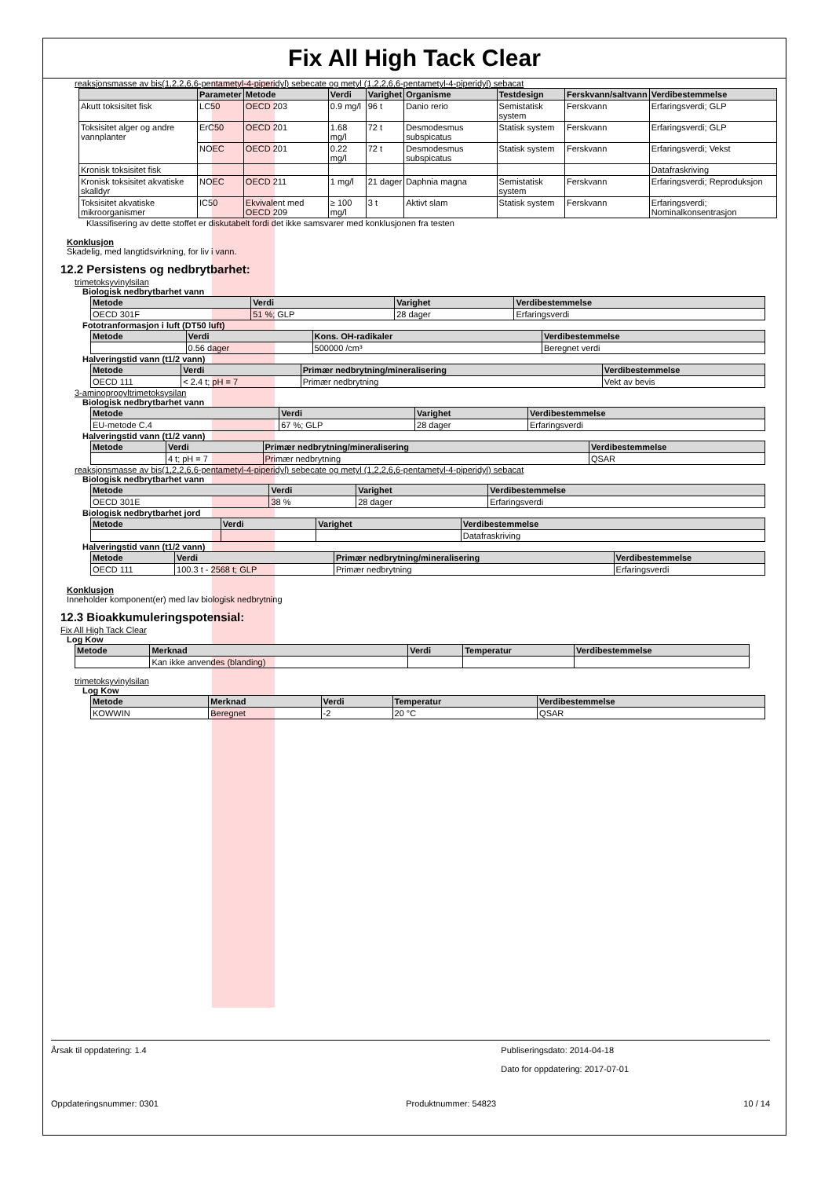Fix All High Tack Clear
reaksjonsmasse av bis(1,2,2,6,6-pentametyl-4-piperidyl) sebecate og metyl (1,2,2,6,6-pentametyl-4-piperidyl) sebacat
| | Parameter | Metode | Verdi | Varighet | Organisme | Testdesign | Ferskvann/saltvann | Verdibestemmelse |
| --- | --- | --- | --- | --- | --- | --- | --- | --- |
| Akutt toksisitet fisk | LC50 | OECD 203 | 0.9 mg/l | 96 t | Danio rerio | Semistatisk system | Ferskvann | Erfaringsverdi; GLP |
| Toksisitet alger og andre vannplanter | ErC50 | OECD 201 | 1.68 mg/l | 72 t | Desmodesmus subspicatus | Statisk system | Ferskvann | Erfaringsverdi; GLP |
| | NOEC | OECD 201 | 0.22 mg/l | 72 t | Desmodesmus subspicatus | Statisk system | Ferskvann | Erfaringsverdi; Vekst |
| Kronisk toksisitet fisk | | | | | | | | Datafraskriving |
| Kronisk toksisitet akvatiske skalldyr | NOEC | OECD 211 | 1 mg/l | 21 dager | Daphnia magna | Semistatisk system | Ferskvann | Erfaringsverdi; Reproduksjon |
| Toksisitet akvatiske mikroorganismer | IC50 | Ekvivalent med OECD 209 | ≥ 100 mg/l | 3 t | Aktivt slam | Statisk system | Ferskvann | Erfaringsverdi; Nominalkonsentrasjon |
Klassifisering av dette stoffet er diskutabelt fordi det ikke samsvarer med konklusjonen fra testen
Konklusjon
Skadelig, med langtidsvirkning, for liv i vann.
12.2 Persistens og nedbrytbarhet:
trimetoksyvinylsilan
Biologisk nedbrytbarhet vann
| Metode | Verdi | Varighet | Verdibestemmelse |
| --- | --- | --- | --- |
| OECD 301F | 51 %; GLP | 28 dager | Erfaringsverdi |
Fototranformasjon i luft (DT50 luft)
| Metode | Verdi | Kons. OH-radikaler | Verdibestemmelse |
| --- | --- | --- | --- |
| | 0.56 dager | 500000 /cm³ | Beregnet verdi |
Halveringstid vann (t1/2 vann)
| Metode | Verdi | Primær nedbrytning/mineralisering | Verdibestemmelse |
| --- | --- | --- | --- |
| OECD 111 | < 2.4 t; pH = 7 | Primær nedbrytning | Vekt av bevis |
3-aminopropyltrimetoksysilan
Biologisk nedbrytbarhet vann
| Metode | Verdi | Varighet | Verdibestemmelse |
| --- | --- | --- | --- |
| EU-metode C.4 | 67 %; GLP | 28 dager | Erfaringsverdi |
Halveringstid vann (t1/2 vann)
| Metode | Verdi | Primær nedbrytning/mineralisering | Verdibestemmelse |
| --- | --- | --- | --- |
| | 4 t; pH = 7 | Primær nedbrytning | QSAR |
reaksjonsmasse av bis(1,2,2,6,6-pentametyl-4-piperidyl) sebecate og metyl (1,2,2,6,6-pentametyl-4-piperidyl) sebacat
Biologisk nedbrytbarhet vann
| Metode | Verdi | Varighet | Verdibestemmelse |
| --- | --- | --- | --- |
| OECD 301E | 38 % | 28 dager | Erfaringsverdi |
Biologisk nedbrytbarhet jord
| Metode | Verdi | Varighet | Verdibestemmelse |
| --- | --- | --- | --- |
| | | | Datafraskriving |
Halveringstid vann (t1/2 vann)
| Metode | Verdi | Primær nedbrytning/mineralisering | Verdibestemmelse |
| --- | --- | --- | --- |
| OECD 111 | 100.3 t - 2568 t; GLP | Primær nedbrytning | Erfaringsverdi |
Konklusjon
Inneholder komponent(er) med lav biologisk nedbrytning
12.3 Bioakkumuleringspotensial:
Fix All High Tack Clear
Log Kow
| Metode | Merknad | Verdi | Temperatur | Verdibestemmelse |
| --- | --- | --- | --- | --- |
| | Kan ikke anvendes (blanding) | | | |
trimetoksyvinylsilan
Log Kow
| Metode | Merknad | Verdi | Temperatur | Verdibestemmelse |
| --- | --- | --- | --- | --- |
| KOWWIN | Beregnet | -2 | 20 °C | QSAR |
Årsak til oppdatering: 1.4 Publiseringsdato: 2014-04-18
Dato for oppdatering: 2017-07-01
Oppdateringsnummer: 0301 Produktnummer: 54823 10 / 14